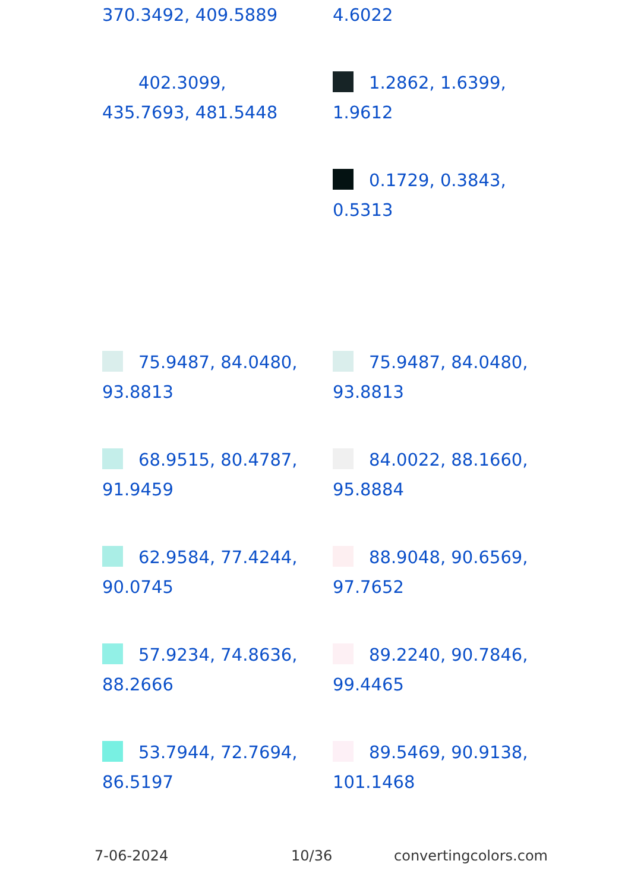370.3492, 409.5889 4.6022
402.3099, 435.7693, 481.5448
1.2862, 1.6399, 1.9612
0.1729, 0.3843, 0.5313
75.9487, 84.0480, 93.8813
75.9487, 84.0480, 93.8813
68.9515, 80.4787, 91.9459
84.0022, 88.1660, 95.8884
62.9584, 77.4244, 90.0745
88.9048, 90.6569, 97.7652
57.9234, 74.8636, 88.2666
89.2240, 90.7846, 99.4465
53.7944, 72.7694, 86.5197
89.5469, 90.9138, 101.1468
7-06-2024 10/36 convertingcolors.com